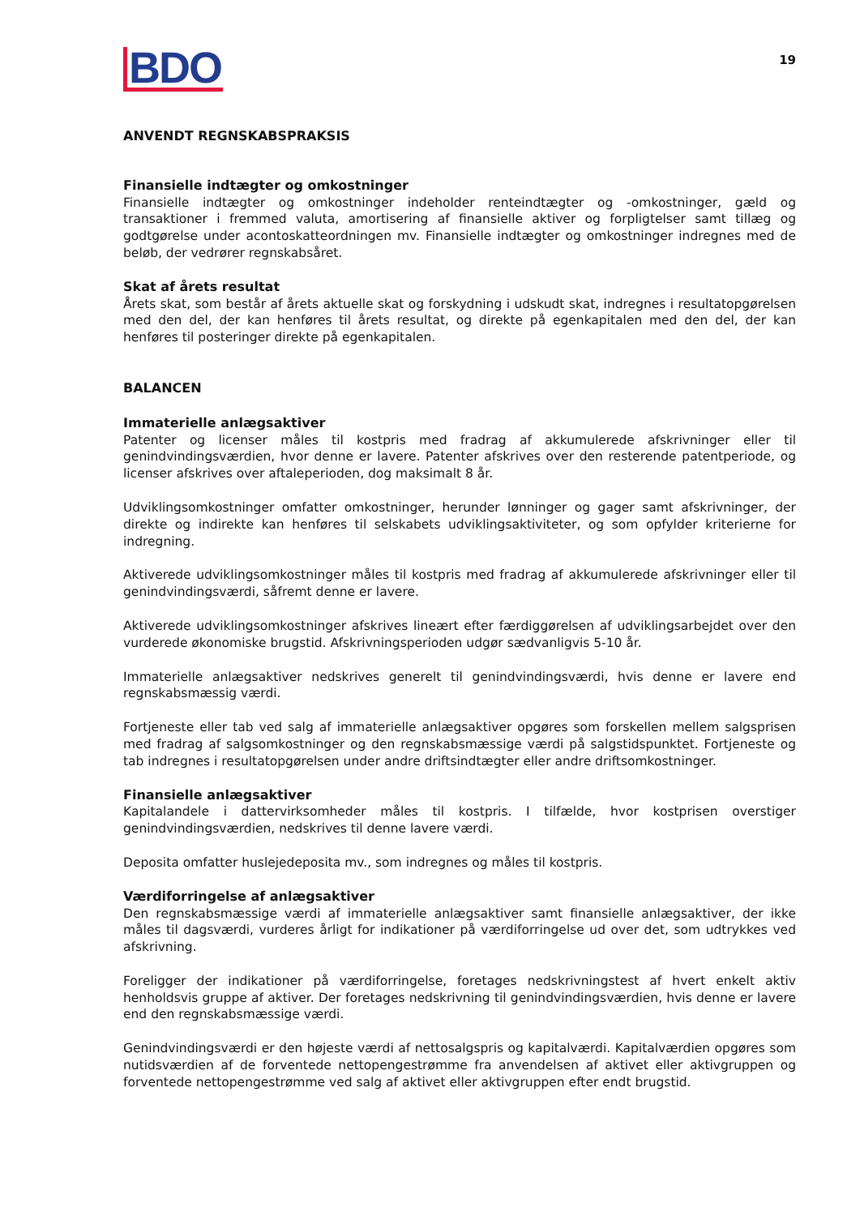BDO
19
ANVENDT REGNSKABSPRAKSIS
Finansielle indtægter og omkostninger
Finansielle indtægter og omkostninger indeholder renteindtægter og -omkostninger, gæld og transaktioner i fremmed valuta, amortisering af finansielle aktiver og forpligtelser samt tillæg og godtgørelse under acontoskatteordningen mv. Finansielle indtægter og omkostninger indregnes med de beløb, der vedrører regnskabsåret.
Skat af årets resultat
Årets skat, som består af årets aktuelle skat og forskydning i udskudt skat, indregnes i resultatopgørelsen med den del, der kan henføres til årets resultat, og direkte på egenkapitalen med den del, der kan henføres til posteringer direkte på egenkapitalen.
BALANCEN
Immaterielle anlægsaktiver
Patenter og licenser måles til kostpris med fradrag af akkumulerede afskrivninger eller til genindvindingsværdien, hvor denne er lavere. Patenter afskrives over den resterende patentperiode, og licenser afskrives over aftaleperioden, dog maksimalt 8 år.
Udviklingsomkostninger omfatter omkostninger, herunder lønninger og gager samt afskrivninger, der direkte og indirekte kan henføres til selskabets udviklingsaktiviteter, og som opfylder kriterierne for indregning.
Aktiverede udviklingsomkostninger måles til kostpris med fradrag af akkumulerede afskrivninger eller til genindvindingsværdi, såfremt denne er lavere.
Aktiverede udviklingsomkostninger afskrives lineært efter færdiggørelsen af udviklingsarbejdet over den vurderede økonomiske brugstid. Afskrivningsperioden udgør sædvanligvis 5-10 år.
Immaterielle anlægsaktiver nedskrives generelt til genindvindingsværdi, hvis denne er lavere end regnskabsmæssig værdi.
Fortjeneste eller tab ved salg af immaterielle anlægsaktiver opgøres som forskellen mellem salgsprisen med fradrag af salgsomkostninger og den regnskabsmæssige værdi på salgstidspunktet. Fortjeneste og tab indregnes i resultatopgørelsen under andre driftsindtægter eller andre driftsomkostninger.
Finansielle anlægsaktiver
Kapitalandele i dattervirksomheder måles til kostpris. I tilfælde, hvor kostprisen overstiger genindvindingsværdien, nedskrives til denne lavere værdi.
Deposita omfatter huslejedeposita mv., som indregnes og måles til kostpris.
Værdiforringelse af anlægsaktiver
Den regnskabsmæssige værdi af immaterielle anlægsaktiver samt finansielle anlægsaktiver, der ikke måles til dagsværdi, vurderes årligt for indikationer på værdiforringelse ud over det, som udtrykkes ved afskrivning.
Foreligger der indikationer på værdiforringelse, foretages nedskrivningstest af hvert enkelt aktiv henholdsvis gruppe af aktiver. Der foretages nedskrivning til genindvindingsværdien, hvis denne er lavere end den regnskabsmæssige værdi.
Genindvindingsværdi er den højeste værdi af nettosalgspris og kapitalværdi. Kapitalværdien opgøres som nutidsværdien af de forventede nettopengestrømme fra anvendelsen af aktivet eller aktivgruppen og forventede nettopengestrømme ved salg af aktivet eller aktivgruppen efter endt brugstid.